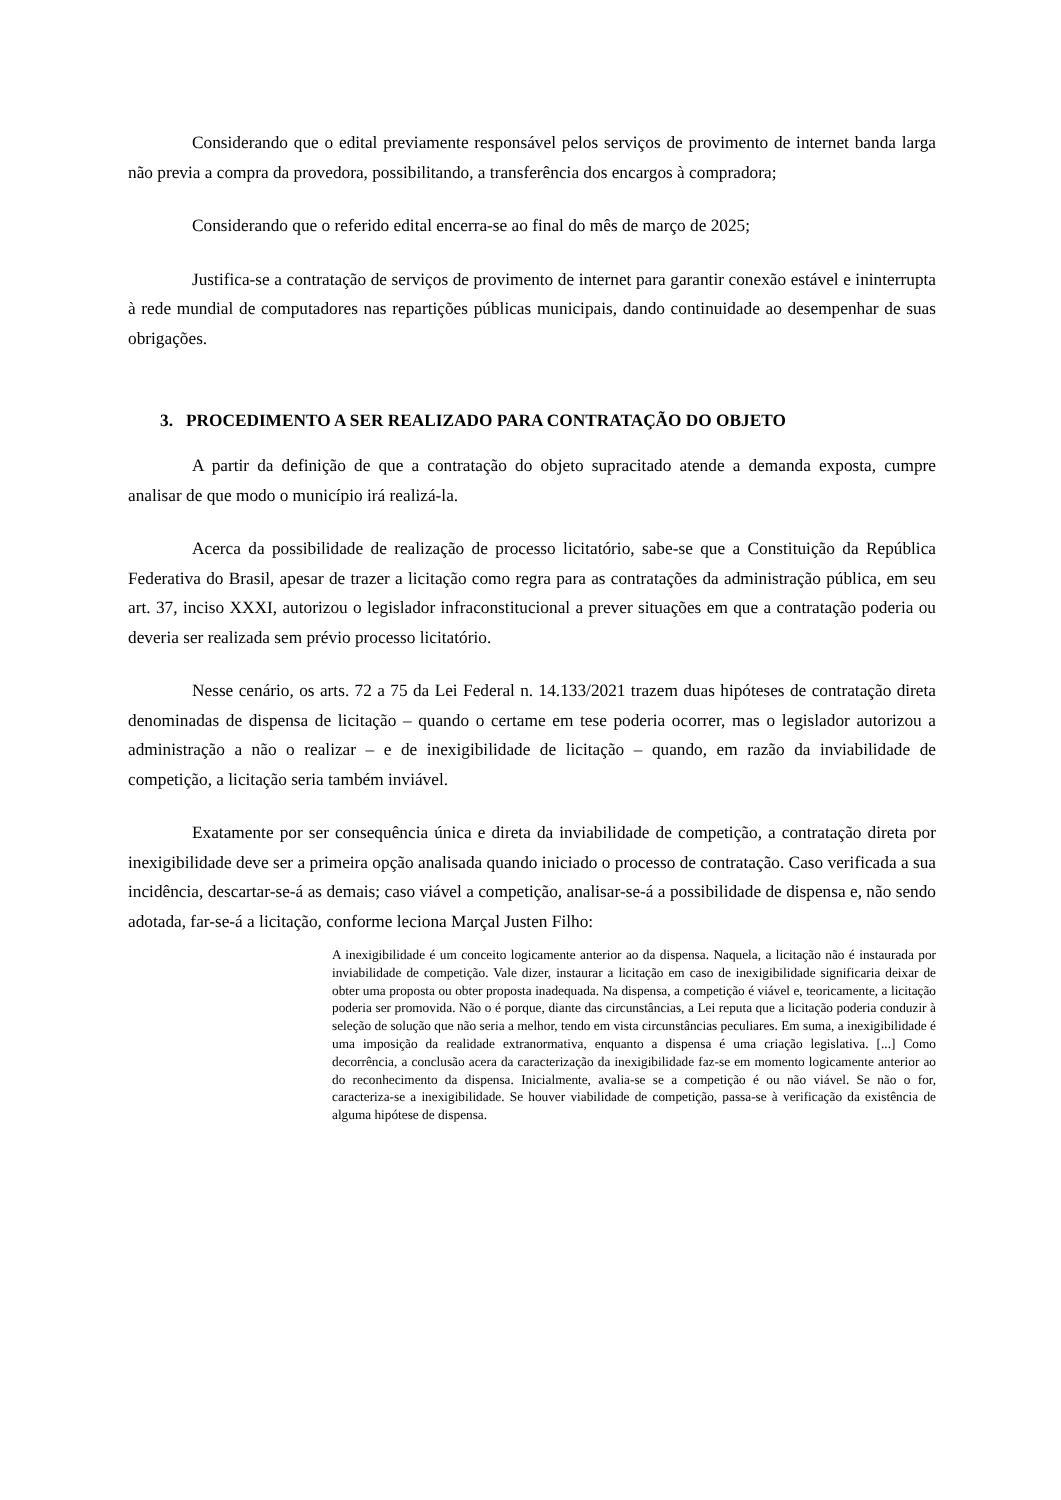Considerando que o edital previamente responsável pelos serviços de provimento de internet banda larga não previa a compra da provedora, possibilitando, a transferência dos encargos à compradora;
Considerando que o referido edital encerra-se ao final do mês de março de 2025;
Justifica-se a contratação de serviços de provimento de internet para garantir conexão estável e ininterrupta à rede mundial de computadores nas repartições públicas municipais, dando continuidade ao desempenhar de suas obrigações.
3. PROCEDIMENTO A SER REALIZADO PARA CONTRATAÇÃO DO OBJETO
A partir da definição de que a contratação do objeto supracitado atende a demanda exposta, cumpre analisar de que modo o município irá realizá-la.
Acerca da possibilidade de realização de processo licitatório, sabe-se que a Constituição da República Federativa do Brasil, apesar de trazer a licitação como regra para as contratações da administração pública, em seu art. 37, inciso XXXI, autorizou o legislador infraconstitucional a prever situações em que a contratação poderia ou deveria ser realizada sem prévio processo licitatório.
Nesse cenário, os arts. 72 a 75 da Lei Federal n. 14.133/2021 trazem duas hipóteses de contratação direta denominadas de dispensa de licitação – quando o certame em tese poderia ocorrer, mas o legislador autorizou a administração a não o realizar – e de inexigibilidade de licitação – quando, em razão da inviabilidade de competição, a licitação seria também inviável.
Exatamente por ser consequência única e direta da inviabilidade de competição, a contratação direta por inexigibilidade deve ser a primeira opção analisada quando iniciado o processo de contratação. Caso verificada a sua incidência, descartar-se-á as demais; caso viável a competição, analisar-se-á a possibilidade de dispensa e, não sendo adotada, far-se-á a licitação, conforme leciona Marçal Justen Filho:
A inexigibilidade é um conceito logicamente anterior ao da dispensa. Naquela, a licitação não é instaurada por inviabilidade de competição. Vale dizer, instaurar a licitação em caso de inexigibilidade significaria deixar de obter uma proposta ou obter proposta inadequada. Na dispensa, a competição é viável e, teoricamente, a licitação poderia ser promovida. Não o é porque, diante das circunstâncias, a Lei reputa que a licitação poderia conduzir à seleção de solução que não seria a melhor, tendo em vista circunstâncias peculiares. Em suma, a inexigibilidade é uma imposição da realidade extranormativa, enquanto a dispensa é uma criação legislativa. [...] Como decorrência, a conclusão acera da caracterização da inexigibilidade faz-se em momento logicamente anterior ao do reconhecimento da dispensa. Inicialmente, avalia-se se a competição é ou não viável. Se não o for, caracteriza-se a inexigibilidade. Se houver viabilidade de competição, passa-se à verificação da existência de alguma hipótese de dispensa.